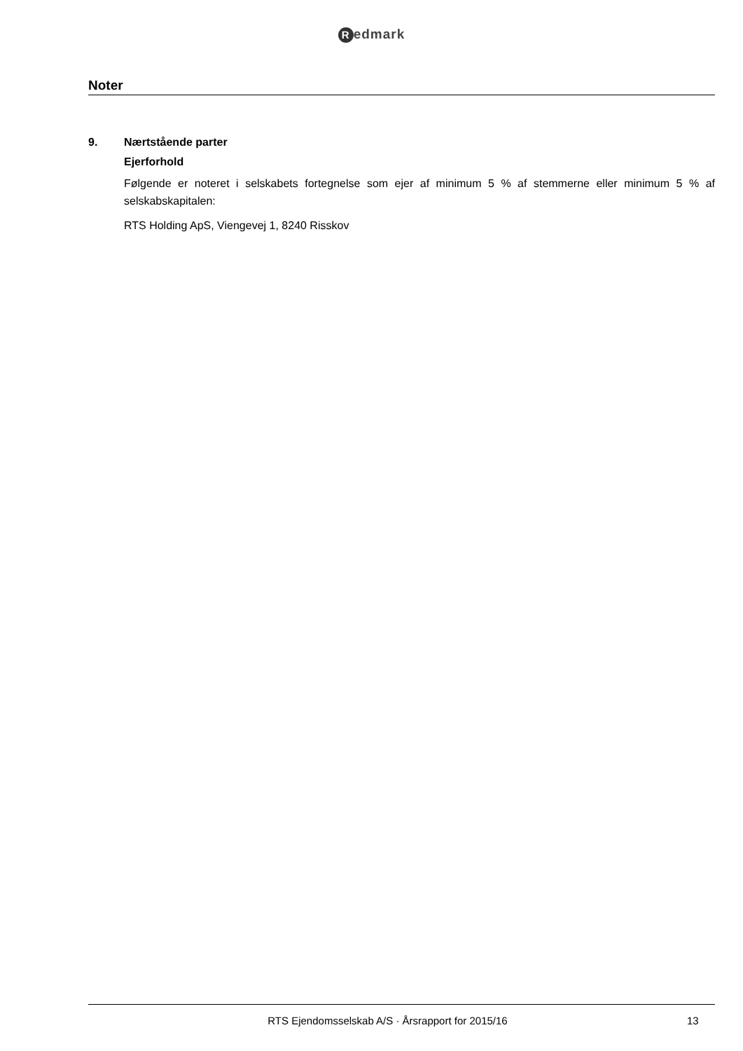Redmark
Noter
9. Nærtstående parter
Ejerforhold
Følgende er noteret i selskabets fortegnelse som ejer af minimum 5 % af stemmerne eller minimum 5 % af selskabskapitalen:
RTS Holding ApS, Viengevej 1, 8240 Risskov
RTS Ejendomsselskab A/S · Årsrapport for 2015/16
13